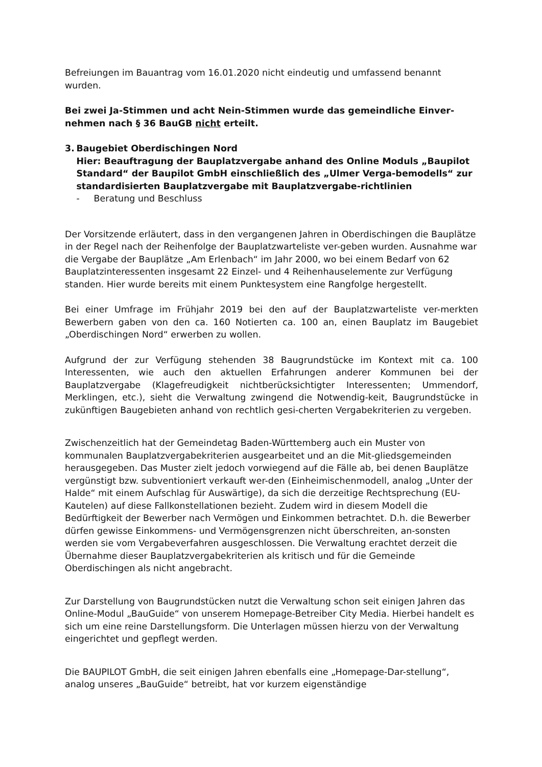Befreiungen im Bauantrag vom 16.01.2020 nicht eindeutig und umfassend benannt wurden.
Bei zwei Ja-Stimmen und acht Nein-Stimmen wurde das gemeindliche Einver-nehmen nach § 36 BauGB nicht erteilt.
3. Baugebiet Oberdischingen Nord
Hier: Beauftragung der Bauplatzvergabe anhand des Online Moduls „Baupilot Standard“ der Baupilot GmbH einschließlich des „Ulmer Verga-bemodells“ zur standardisierten Bauplatzvergabe mit Bauplatzvergabe-richtlinien
- Beratung und Beschluss
Der Vorsitzende erläutert, dass in den vergangenen Jahren in Oberdischingen die Bauplätze in der Regel nach der Reihenfolge der Bauplatzwarteliste ver-geben wurden. Ausnahme war die Vergabe der Bauplätze „Am Erlenbach“ im Jahr 2000, wo bei einem Bedarf von 62 Bauplatzinteressenten insgesamt 22 Einzel- und 4 Reihenhauselemente zur Verfügung standen. Hier wurde bereits mit einem Punktesystem eine Rangfolge hergestellt.
Bei einer Umfrage im Frühjahr 2019 bei den auf der Bauplatzwarteliste ver-merkten Bewerbern gaben von den ca. 160 Notierten ca. 100 an, einen Bauplatz im Baugebiet „Oberdischingen Nord“ erwerben zu wollen.
Aufgrund der zur Verfügung stehenden 38 Baugrundstücke im Kontext mit ca. 100 Interessenten, wie auch den aktuellen Erfahrungen anderer Kommunen bei der Bauplatzvergabe (Klagefreudigkeit nichtberücksichtigter Interessenten; Ummendorf, Merklingen, etc.), sieht die Verwaltung zwingend die Notwendig-keit, Baugrundstücke in zukünftigen Baugebieten anhand von rechtlich gesi-cherten Vergabekriterien zu vergeben.
Zwischenzeitlich hat der Gemeindetag Baden-Württemberg auch ein Muster von kommunalen Bauplatzvergabekriterien ausgearbeitet und an die Mit-gliedsgemeinden herausgegeben. Das Muster zielt jedoch vorwiegend auf die Fälle ab, bei denen Bauplätze vergünstigt bzw. subventioniert verkauft wer-den (Einheimischenmodell, analog „Unter der Halde“ mit einem Aufschlag für Auswärtige), da sich die derzeitige Rechtsprechung (EU-Kautelen) auf diese Fallkonstellationen bezieht. Zudem wird in diesem Modell die Bedürftigkeit der Bewerber nach Vermögen und Einkommen betrachtet. D.h. die Bewerber dürfen gewisse Einkommens- und Vermögensgrenzen nicht überschreiten, an-sonsten werden sie vom Vergabeverfahren ausgeschlossen. Die Verwaltung erachtet derzeit die Übernahme dieser Bauplatzvergabekriterien als kritisch und für die Gemeinde Oberdischingen als nicht angebracht.
Zur Darstellung von Baugrundstücken nutzt die Verwaltung schon seit einigen Jahren das Online-Modul „BauGuide“ von unserem Homepage-Betreiber City Media. Hierbei handelt es sich um eine reine Darstellungsform. Die Unterlagen müssen hierzu von der Verwaltung eingerichtet und gepflegt werden.
Die BAUPILOT GmbH, die seit einigen Jahren ebenfalls eine „Homepage-Dar-stellung“, analog unseres „BauGuide“ betreibt, hat vor kurzem eigenständige